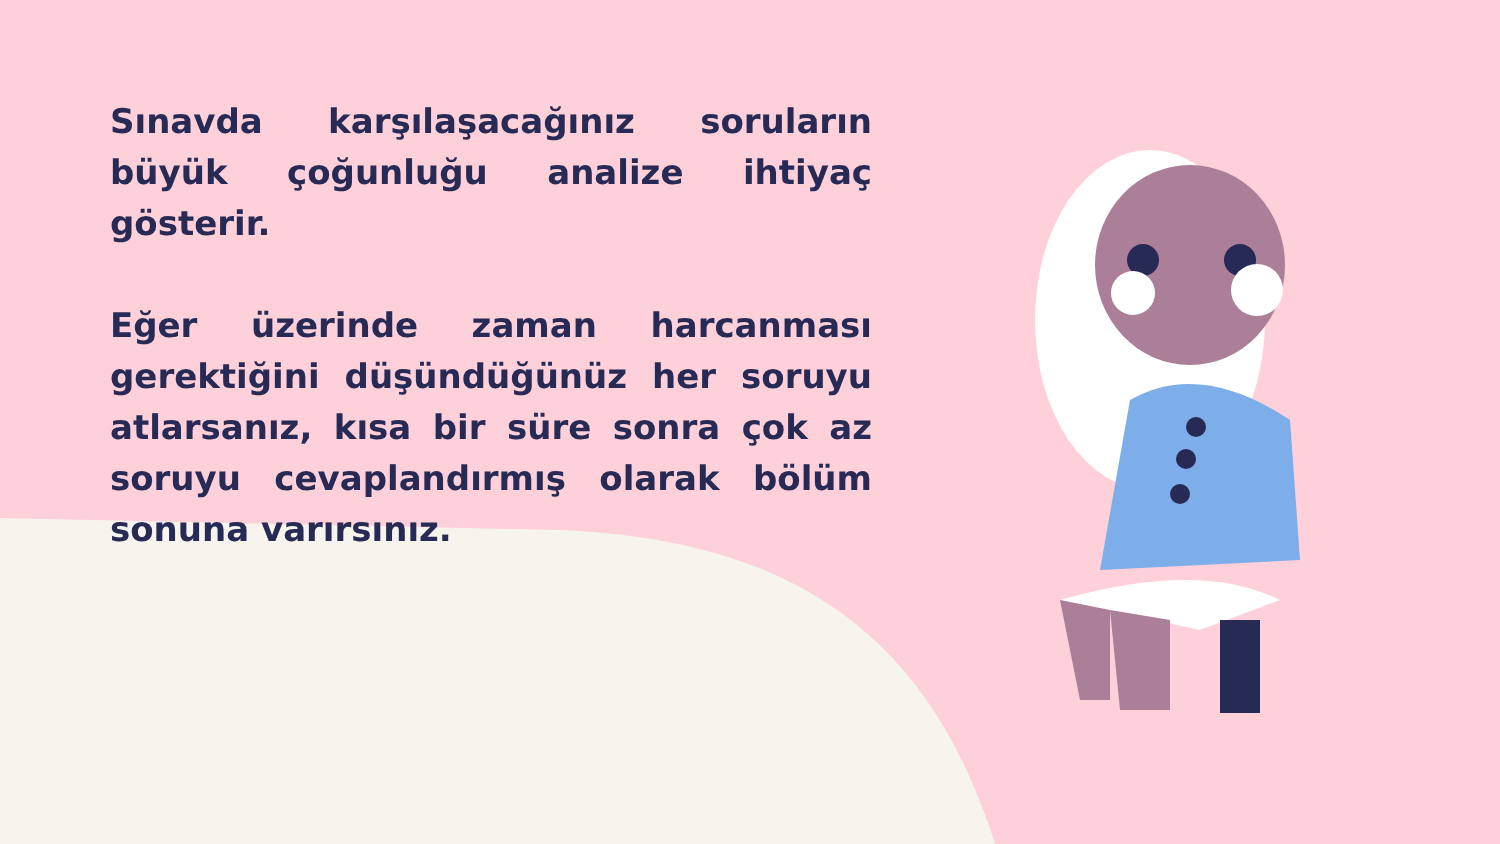Sınavda karşılaşacağınız soruların büyük çoğunluğu analize ihtiyaç gösterir.
Eğer üzerinde zaman harcanması gerektiğini düşündüğünüz her soruyu atlarsanız, kısa bir süre sonra çok az soruyu cevaplandırmış olarak bölüm sonuna varırsınız.